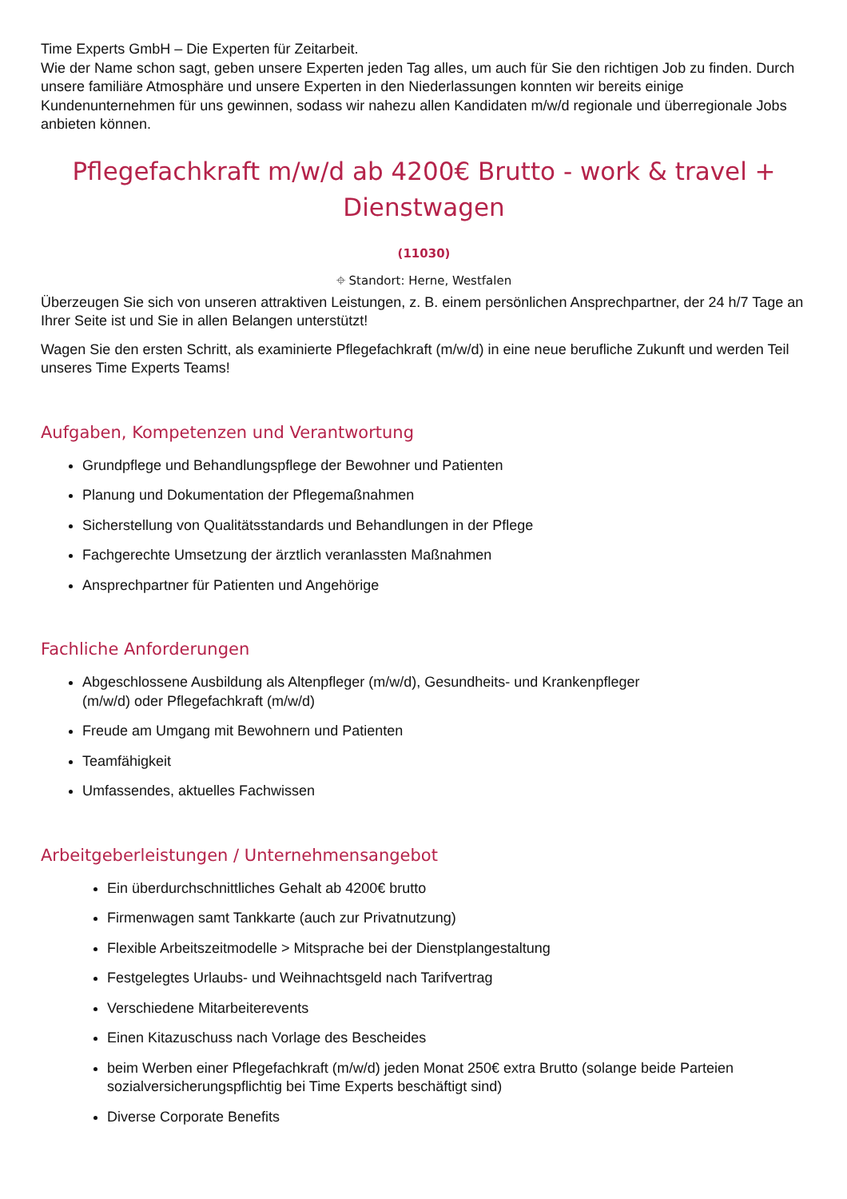Time Experts GmbH – Die Experten für Zeitarbeit.
Wie der Name schon sagt, geben unsere Experten jeden Tag alles, um auch für Sie den richtigen Job zu finden. Durch unsere familiäre Atmosphäre und unsere Experten in den Niederlassungen konnten wir bereits einige Kundenunternehmen für uns gewinnen, sodass wir nahezu allen Kandidaten m/w/d regionale und überregionale Jobs anbieten können.
Pflegefachkraft m/w/d ab 4200€ Brutto - work & travel + Dienstwagen
(11030)
⌖ Standort: Herne, Westfalen
Überzeugen Sie sich von unseren attraktiven Leistungen, z. B. einem persönlichen Ansprechpartner, der 24 h/7 Tage an Ihrer Seite ist und Sie in allen Belangen unterstützt!
Wagen Sie den ersten Schritt, als examinierte Pflegefachkraft (m/w/d) in eine neue berufliche Zukunft und werden Teil unseres Time Experts Teams!
Aufgaben, Kompetenzen und Verantwortung
Grundpflege und Behandlungspflege der Bewohner und Patienten
Planung und Dokumentation der Pflegemaßnahmen
Sicherstellung von Qualitätsstandards und Behandlungen in der Pflege
Fachgerechte Umsetzung der ärztlich veranlassten Maßnahmen
Ansprechpartner für Patienten und Angehörige
Fachliche Anforderungen
Abgeschlossene Ausbildung als Altenpfleger (m/w/d), Gesundheits- und Krankenpfleger
(m/w/d) oder Pflegefachkraft (m/w/d)
Freude am Umgang mit Bewohnern und Patienten
Teamfähigkeit
Umfassendes, aktuelles Fachwissen
Arbeitgeberleistungen / Unternehmensangebot
Ein überdurchschnittliches Gehalt ab 4200€ brutto
Firmenwagen samt Tankkarte (auch zur Privatnutzung)
Flexible Arbeitszeitmodelle > Mitsprache bei der Dienstplangestaltung
Festgelegtes Urlaubs- und Weihnachtsgeld nach Tarifvertrag
Verschiedene Mitarbeiterevents
Einen Kitazuschuss nach Vorlage des Bescheides
beim Werben einer Pflegefachkraft (m/w/d) jeden Monat 250€ extra Brutto (solange beide Parteien sozialversicherungspflichtig bei Time Experts beschäftigt sind)
Diverse Corporate Benefits